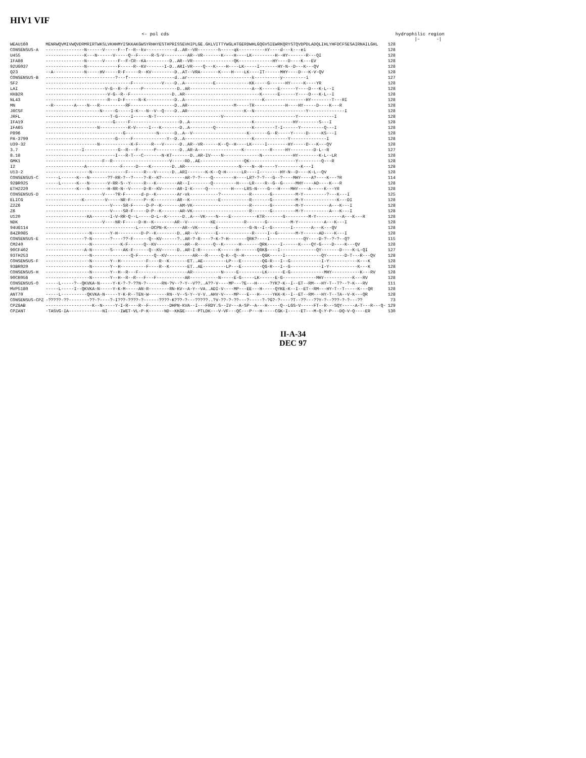HIV1 VIF
<- pol cds hydrophilic region |- -|
| WEAU160 | MENRWQVMIVWQVDRMRIRTWKSLVKHHMYISKKAKGWSYRHHYESTHPRISSEVHIPLGE.GKLVITTYWGLHTGERDWHLGQGVSIEWRKQRYSTQVDPDLADQLIHLYHFDCFSESAIRNAILGHL | 128 |
| CONSENSUS-A | ---------------N------V-----F--f--R--kv-----------d..AR--VR--------h-----qk----------nY----d---k---ei | 128 |
| U455 | ---------------K---N------V-----Q--F-----R-S-V---------AR--VR-------K----H----LK---------H--HY-------R---QI | 128 |
| IFA86 | ---------------N------V-----F--F-CR--KA---------D..AR--VR----------------QK-------------HY----D----K---EV | 128 |
| 92UG037 | ---------------N------------F-----R--KV-------I-D..ARI-VR----Q---K----H----LK-----I-------HY-N--D---K---QV | 128 |
| Q23 | --A------------N-----HV-----R-F-----R--KV---------D..AT--VRA-------K----H----LK----IT------MHY----D---K-V-QV | 128 |
| CONSENSUS-B | ---------------------------?---f------------------d..ar-------------------------k----------y---------i | 127 |
| SF2 | ---------------------------------F-----------V----D..A-----------E-------------KK-----G------HY-----K----YR | 128 |
| LAI | -----------------------V-G--R--F-----P-------------D..AR------------------------A--K------E------Y----D---K-L--I | 128 |
| HXB2R | ------------------------V-G--R--F----------------D..AR-----------------------------K------E------Y----D---K-L--I | 128 |
| NL43 | ------------------------R---D-F-----N-K-----------D..A------------------------------K----------------HY--------T---RI | 128 |
| MN | --R--------A----N---R----------RF-----------------D..AR------------------M-----TR------------H----HY-----D----K---R | 128 |
| JRCSF | ---------------------N-----G-----I-K---N--V--Q----D..AR----------------------K--N--------------------Y--------------I | 128 |
| JRFL | -------------------------T-G-----I------N-T-------------------------V----------------------------Y--------------I | 128 |
| IFA19 | --------------------------G-----F-------------------D..A------------------------K---------------HY--------S---I | 128 |
| IFA65 | --------------------N-----------R-V-----I---K-------D..A---------Q--------------K--------T-I------Y---------Q---I | 128 |
| P896 | ------------------------------G------------N------D..A--V---------------------K-------G--R-----Y-----D-----KS---I | 128 |
| PA-3799 | ---------------------------G-----F-------------Y--D..A--------------------------K-------------Y--------------I | 128 |
| U39-32 | --------------------N------------K-F-----R---V------D..AR--VR------K--Q--H----LK-----I--------HY-----D---K---QV | 128 |
| 3.7 | --------------I-------------G--R---F------P---------D..AR-A-----------------K----------R-----HY---------D-L--R | 127 |
| 8.18 | ---------------------------I---R-T---C-------N-KT-------D..AR-IV----N--------------N------------HY--------K-L--LR | 128 |
| GMK1 | ----------------------F--R----------------------V-----RD..AE-----------------QK------------------Y---------Q---R | 128 |
| I2 | ---------------A-------------F-----D----K--------D..AR---------------------N----N--H-----Y---------K---I | 128 |
| U13-2 | -----------------N-------------F------R---V------D..ARI-------K-K--Q-H------LR----I--------HY-N--D----K-L--QV | 128 |
| CONSENSUS-C | -----L------K---N-------??-RR-?--?----?-R--K?---------AR-?-?----Q--------H----LR?-?-?---G--?----MHY----A?----K---?R | 114 |
| 92BR025 | -----L------K---N-------V-RR-S--Y-----R---K--------AR--I--------Q---------H----LR----R--G--G-----MHY----AD----K---R | 128 |
| ETH2220 | ------------K---N-------H-RR-N--V-----D-R--KV------AR-I-K-----Q---------H----LRS-N----G---H----MHY----A-----K---YR | 128 |
| CONSENSUS-D | ----------------------V----?R-F------d-p--K--------Ar-vk-----------?-----------R-------G---------M-Y---------?---K---I | 125 |
| ELICG | --------------K--------V-----NR-F-----P--K---------AR--K-----------E-----------R-------G---------M-Y-------------K---DI | 128 |
| Z2Z6 | -------------------------V----SR-F-----D-P--K-------AM-VK----------------------R-------G---------M-Y----------A---K---I | 128 |
| Z6 | -------------------------V----SR-F-----D-P--K-------AR-VK----------------------R-------G---------M-Y----------A---K---I | 128 |
| U120 | ----------------KA-------I-V-RR-Q--L-----D-L--K------D..A---VK----N----E----------KTR-------G---------M-Y----------A---K---R | 128 |
| NDK | ----------------------V----NR-F-----D-H--K--------AR--V---------KE-----------R-------G---------M-Y----------A---K---I | 128 |
| 94UG114 | -----------------------------------L-----DCPN-K------AR--VK-------E------------G-N--I--G-------I-------A---K---QV | 128 |
| 84ZR085 | -----------------N-------Y-H---------D-P--K--------D..AR--V-------E-------------R-----I--G-------M-Y------AD----K---I | 128 |
| CONSENSUS-E | ---------------?-N-------?----??-F------Q--KV------?..AR-?-R----?-K-?-H-------QRK?----I-------------QY----D-?--?-?--Q? | 115 |
| CM240 | -----------------N-----------K-F------Q--KV-----------AR--R------Q--K------H-------QRK-----I------K----QY-G----D----K---QV | 128 |
| 90CF402 | ---------------A-N-------S----AK-F------Q--KV------D..AR-I-R-------K------H-------QRK$----I--------------QY-------D----K-L-QI | 127 |
| 93TH253 | -----------------N---------------Q-F------Q--KV----------AR---R-----Q-K--Q--H-------QGK-----I--------------QY-------D-T---R---QV | 128 |
| CONSENSUS-F | -----------------N-------Y--H----------F----R--K-------ET..AE---------LP---E--------QG-R---I--G------------I-Y-----------K---K | 128 |
| 93BR020 | -----------------N-------Y--H----------F----R--K-------ET..AE---------LP---E--------QG-R---I--G------------I-Y-----------K---K | 128 |
| CONSENSUS-H | -----------------N-------Y--H--R---F-------------------AR-----------N-----E---------LK------E-G-------------MHY-----------K---RV | 128 |
| 90CR056 | -----------------N-------Y--H--R--R---F---F-----------AR-----------N-----E-G-----LK------E-G-------------MHY-----------K---RV | 128 |
| CONSENSUS-O | -----L-----?--QKVKA-N-----Y-K-?-?-??N-?------RN-?V--?-Y--V??..A??-V----MP---?E---H-----?YK?-K--I--ET--RM---HY-T--T?--?-K---RV | 111 |
| MVP5180 | -----L-----I--QKVKA-N-----Y-K-M-----AN-R--------RN-KV--A-Y--VA..ADI-V----MP---EE---H-----QYKE-K--I--ET--RM---HY-T--T-----K---QR | 128 |
| ANT70 | -----L----------QKVKA-N-----Y-K-R--TEN-W-------RN--V--S-Y--V-V..AHV-V----MP---E---H-----YKK-K--I--ET--RM---HY-T--TA--V-K---QR | 128 |
| CONSENSUS-CPZ | -?????-??--------??-?----?-I???-????-?------????-K???-?---?????..?V-??-?-??---?-----?-?G?-?----?T--??---??Y-?--???-?-?---?? | 73 |
| CPZGAB | ------------------K--N-----Y-I-R----R--F--------DHPN-KVA--I---FRDY.S--IV---A-SP--A---H-----Q--LGS-V-----FT--R---SQY-----A-T---R---Q- | 129 |
| CPZANT | -TASVG-IA-------------NI-----IWET-VL-P-K------ND--KKGE-----PTLDK---V-VF---QC---P---H-----CGK-I-----ET---M-Q-Y-P---DQ-V-Q----ER | 130 |
II-A-34
DEC 97